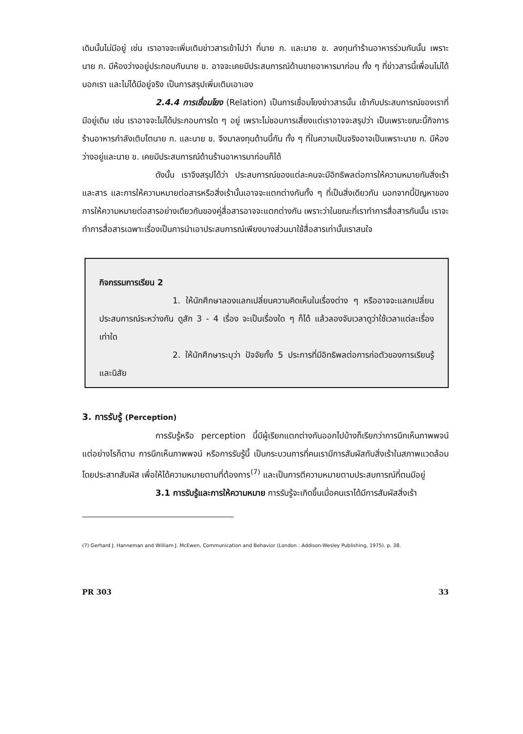เดิมนั้นไม่มีอยู่ เช่น เราอาจจะเพิ่มเติมข่าวสารเข้าไปว่า ที่นาย ก. และนาย ข. ลงทุนทำร้านอาหารร่วมกันนั้น เพราะ นาย ก. มีห้องว่างอยู่ประกอบกับนาย ข. อาจจะเคยมีประสบการณ์ด้านขายอาหารมาก่อน ทั้ง ๆ ที่ข่าวสารนี้เพื่อนไม่ได้บอกเรา และไม่ได้มีอยู่จริง เป็นการสรุปเพิ่มเติมเอาเอง
2.4.4 การเชื่อมโยง (Relation) เป็นการเชื่อมโยงข่าวสารนั้น เข้ากับประสบการณ์ของเราที่มีอยู่เดิม เช่น เราอาจจะไม่ได้ประกอบการใด ๆ อยู่ เพราะไม่ชอบการเสี่ยงแต่เราอาจจะสรุปว่า เป็นเพราะขณะนี้กิจการร้านอาหารกำลังเติบโตนาย ก. และนาย ข. จึงมาลงทุนด้านนี้กัน ทั้ง ๆ ที่ในความเป็นจริงอาจเป็นเพราะนาย ก. มีห้องว่างอยู่และนาย ข. เคยมีประสบการณ์ด้านร้านอาหารมาก่อนก็ได้
ดังนั้น เราจึงสรุปได้ว่า ประสบการณ์ของแต่ละคนจะมีอิทธิพลต่อการให้ความหมายกับสิ่งเร้า และสาร และการให้ความหมายต่อสารหรือสิ่งเร้านั้นเอาจจะแตกต่างกันทั้ง ๆ ที่เป็นสิ่งเดียวกัน นอกจากนี้ปัญหาของการให้ความหมายต่อสารอย่างเดียวกันของคู่สื่อสารอาจจะแตกต่างกัน เพราะว่าในขณะที่เราทำการสื่อสารกันนั้น เราจะทำการสื่อสารเฉพาะเรื่องเป็นการนำเอาประสบการณ์เพียงบางส่วนมาใช้สื่อสารเท่านั้นเราสนใจ
กิจกรรมการเรียน 2
1. ให้นักศึกษาลองแลกเปลี่ยนความคิดเห็นในเรื่องต่าง ๆ หรืออาจจะแลกเปลี่ยนประสบการณ์ระหว่างกัน ดูสัก 3 - 4 เรื่อง จะเป็นเรื่องใด ๆ ก็ได้ แล้วลองจับเวลาดูว่าใช้เวลาแต่ละเรื่องเท่าใด
2. ให้นักศึกษาระบุว่า ปัจจัยทั้ง 5 ประการที่มีอิทธิพลต่อการก่อตัวของการเรียนรู้และนิสัย
3. การรับรู้ (Perception)
การรับรู้หรือ perception นี้มีผู้เรียกแตกต่างกันออกไปบ้างก็เรียกว่าการนึกเห็นภาพพจน์ แต่อย่างไรก็ตาม การนึกเห็นภาพพจน์ หรือการรับรู้นี้ เป็นกระบวนการที่คนเรามีการสัมผัสกับสิ่งเร้าในสภาพแวดล้อม โดยประสาทสัมผัส เพื่อให้ได้ความหมายตามที่ต้องการ<sup>(7)</sup> และเป็นการตีความหมายตามประสบการณ์ที่ตนมีอยู่
3.1 การรับรู้และการให้ความหมาย การรับรู้จะเกิดขึ้นเมื่อคนเราได้มีการสัมผัสสิ่งเร้า
(7) Gerhard J. Hanneman and William J. McEwen, Communication and Behavior (London : Addison-Wesley Publishing, 1975). p. 38.
PR 303 33